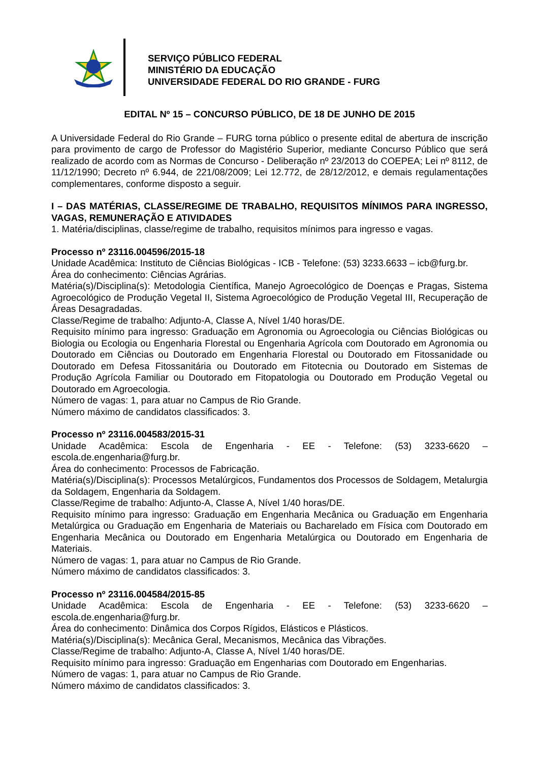SERVIÇO PÚBLICO FEDERAL
MINISTÉRIO DA EDUCAÇÃO
UNIVERSIDADE FEDERAL DO RIO GRANDE - FURG
EDITAL Nº 15 – CONCURSO PÚBLICO, DE 18 DE JUNHO DE 2015
A Universidade Federal do Rio Grande – FURG torna público o presente edital de abertura de inscrição para provimento de cargo de Professor do Magistério Superior, mediante Concurso Público que será realizado de acordo com as Normas de Concurso - Deliberação nº 23/2013 do COEPEA; Lei nº 8112, de 11/12/1990; Decreto nº 6.944, de 221/08/2009; Lei 12.772, de 28/12/2012, e demais regulamentações complementares, conforme disposto a seguir.
I – DAS MATÉRIAS, CLASSE/REGIME DE TRABALHO, REQUISITOS MÍNIMOS PARA INGRESSO, VAGAS, REMUNERAÇÃO E ATIVIDADES
1. Matéria/disciplinas, classe/regime de trabalho, requisitos mínimos para ingresso e vagas.
Processo nº 23116.004596/2015-18
Unidade Acadêmica: Instituto de Ciências Biológicas - ICB - Telefone: (53) 3233.6633 – icb@furg.br.
Área do conhecimento: Ciências Agrárias.
Matéria(s)/Disciplina(s): Metodologia Científica, Manejo Agroecológico de Doenças e Pragas, Sistema Agroecológico de Produção Vegetal II, Sistema Agroecológico de Produção Vegetal III, Recuperação de Áreas Desagradadas.
Classe/Regime de trabalho: Adjunto-A, Classe A, Nível 1/40 horas/DE.
Requisito mínimo para ingresso: Graduação em Agronomia ou Agroecologia ou Ciências Biológicas ou Biologia ou Ecologia ou Engenharia Florestal ou Engenharia Agrícola com Doutorado em Agronomia ou Doutorado em Ciências ou Doutorado em Engenharia Florestal ou Doutorado em Fitossanidade ou Doutorado em Defesa Fitossanitária ou Doutorado em Fitotecnia ou Doutorado em Sistemas de Produção Agrícola Familiar ou Doutorado em Fitopatologia ou Doutorado em Produção Vegetal ou Doutorado em Agroecologia.
Número de vagas: 1, para atuar no Campus de Rio Grande.
Número máximo de candidatos classificados: 3.
Processo nº 23116.004583/2015-31
Unidade Acadêmica: Escola de Engenharia - EE - Telefone: (53) 3233-6620 – escola.de.engenharia@furg.br.
Área do conhecimento: Processos de Fabricação.
Matéria(s)/Disciplina(s): Processos Metalúrgicos, Fundamentos dos Processos de Soldagem, Metalurgia da Soldagem, Engenharia da Soldagem.
Classe/Regime de trabalho: Adjunto-A, Classe A, Nível 1/40 horas/DE.
Requisito mínimo para ingresso: Graduação em Engenharia Mecânica ou Graduação em Engenharia Metalúrgica ou Graduação em Engenharia de Materiais ou Bacharelado em Física com Doutorado em Engenharia Mecânica ou Doutorado em Engenharia Metalúrgica ou Doutorado em Engenharia de Materiais.
Número de vagas: 1, para atuar no Campus de Rio Grande.
Número máximo de candidatos classificados: 3.
Processo nº 23116.004584/2015-85
Unidade Acadêmica: Escola de Engenharia - EE - Telefone: (53) 3233-6620 – escola.de.engenharia@furg.br.
Área do conhecimento: Dinâmica dos Corpos Rígidos, Elásticos e Plásticos.
Matéria(s)/Disciplina(s): Mecânica Geral, Mecanismos, Mecânica das Vibrações.
Classe/Regime de trabalho: Adjunto-A, Classe A, Nível 1/40 horas/DE.
Requisito mínimo para ingresso: Graduação em Engenharias com Doutorado em Engenharias.
Número de vagas: 1, para atuar no Campus de Rio Grande.
Número máximo de candidatos classificados: 3.